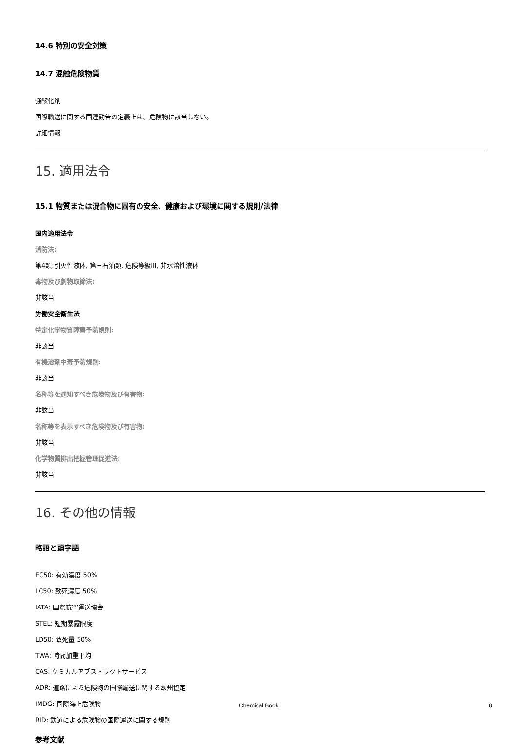14.6 特別の安全対策
14.7 混触危険物質
強酸化剤
国際輸送に関する国連勧告の定義上は、危険物に該当しない。
詳細情報
15. 適用法令
15.1 物質または混合物に固有の安全、健康および環境に関する規則/法律
国内適用法令
消防法:
第4類:引火性液体, 第三石油類, 危険等級III, 非水溶性液体
毒物及び劇物取締法:
非該当
労働安全衛生法
特定化学物質障害予防規則:
非該当
有機溶剤中毒予防規則:
非該当
名称等を通知すべき危険物及び有害物:
非該当
名称等を表示すべき危険物及び有害物:
非該当
化学物質排出把握管理促進法:
非該当
16. その他の情報
略語と頭字語
EC50: 有効濃度 50%
LC50: 致死濃度 50%
IATA: 国際航空運送協会
STEL: 短期暴露限度
LD50: 致死量 50%
TWA: 時間加重平均
CAS: ケミカルアブストラクトサービス
ADR: 道路による危険物の国際輸送に関する欧州協定
IMDG: 国際海上危険物
RID: 鉄道による危険物の国際運送に関する規則
参考文献
Chemical Book 8